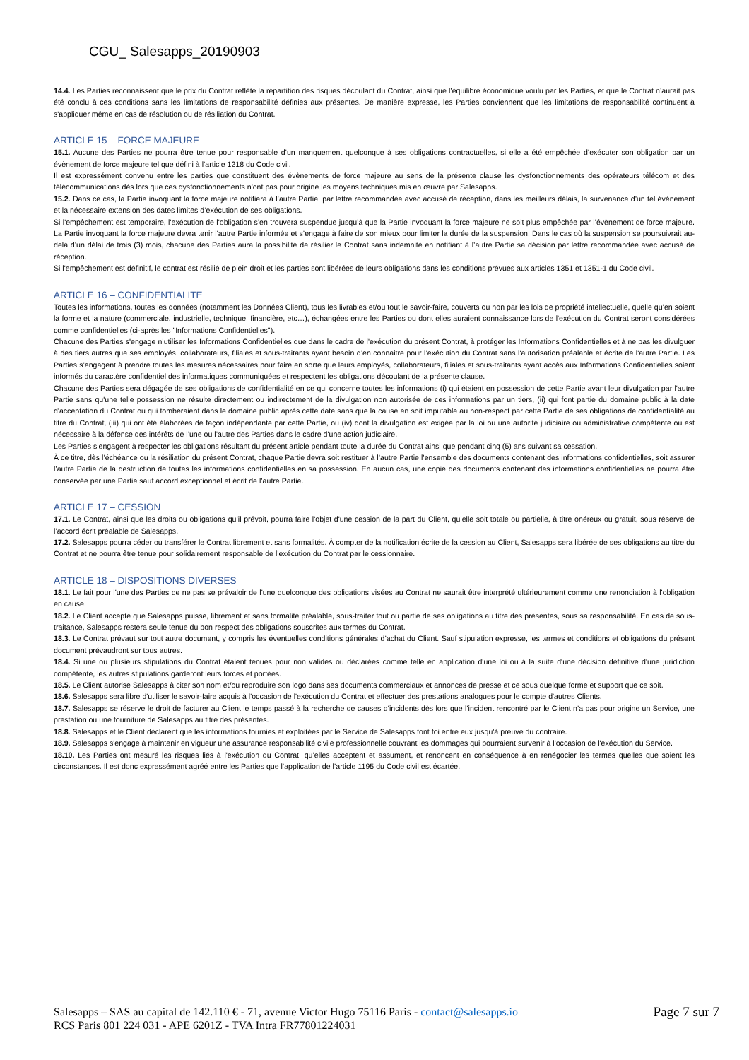CGU_ Salesapps_20190903
14.4. Les Parties reconnaissent que le prix du Contrat reflète la répartition des risques découlant du Contrat, ainsi que l’équilibre économique voulu par les Parties, et que le Contrat n’aurait pas été conclu à ces conditions sans les limitations de responsabilité définies aux présentes. De manière expresse, les Parties conviennent que les limitations de responsabilité continuent à s'appliquer même en cas de résolution ou de résiliation du Contrat.
ARTICLE 15 – FORCE MAJEURE
15.1. Aucune des Parties ne pourra être tenue pour responsable d’un manquement quelconque à ses obligations contractuelles, si elle a été empêchée d’exécuter son obligation par un évènement de force majeure tel que défini à l’article 1218 du Code civil.
Il est expressément convenu entre les parties que constituent des évènements de force majeure au sens de la présente clause les dysfonctionnements des opérateurs télécom et des télécommunications dès lors que ces dysfonctionnements n'ont pas pour origine les moyens techniques mis en œuvre par Salesapps.
15.2. Dans ce cas, la Partie invoquant la force majeure notifiera à l’autre Partie, par lettre recommandée avec accusé de réception, dans les meilleurs délais, la survenance d’un tel événement et la nécessaire extension des dates limites d’exécution de ses obligations.
Si l'empêchement est temporaire, l'exécution de l'obligation s’en trouvera suspendue jusqu’à que la Partie invoquant la force majeure ne soit plus empêchée par l’évènement de force majeure. La Partie invoquant la force majeure devra tenir l’autre Partie informée et s’engage à faire de son mieux pour limiter la durée de la suspension. Dans le cas où la suspension se poursuivrait au-delà d’un délai de trois (3) mois, chacune des Parties aura la possibilité de résilier le Contrat sans indemnité en notifiant à l’autre Partie sa décision par lettre recommandée avec accusé de réception.
Si l'empêchement est définitif, le contrat est résilié de plein droit et les parties sont libérées de leurs obligations dans les conditions prévues aux articles 1351 et 1351-1 du Code civil.
ARTICLE 16 – CONFIDENTIALITE
Toutes les informations, toutes les données (notamment les Données Client), tous les livrables et/ou tout le savoir-faire, couverts ou non par les lois de propriété intellectuelle, quelle qu’en soient la forme et la nature (commerciale, industrielle, technique, financière, etc…), échangées entre les Parties ou dont elles auraient connaissance lors de l'exécution du Contrat seront considérées comme confidentielles (ci-après les "Informations Confidentielles").
Chacune des Parties s'engage n’utiliser les Informations Confidentielles que dans le cadre de l’exécution du présent Contrat, à protéger les Informations Confidentielles et à ne pas les divulguer à des tiers autres que ses employés, collaborateurs, filiales et sous-traitants ayant besoin d’en connaitre pour l’exécution du Contrat sans l'autorisation préalable et écrite de l'autre Partie. Les Parties s’engagent à prendre toutes les mesures nécessaires pour faire en sorte que leurs employés, collaborateurs, filiales et sous-traitants ayant accès aux Informations Confidentielles soient informés du caractère confidentiel des informatiques communiquées et respectent les obligations découlant de la présente clause.
Chacune des Parties sera dégagée de ses obligations de confidentialité en ce qui concerne toutes les informations (i) qui étaient en possession de cette Partie avant leur divulgation par l'autre Partie sans qu'une telle possession ne résulte directement ou indirectement de la divulgation non autorisée de ces informations par un tiers, (ii) qui font partie du domaine public à la date d'acceptation du Contrat ou qui tomberaient dans le domaine public après cette date sans que la cause en soit imputable au non-respect par cette Partie de ses obligations de confidentialité au titre du Contrat, (iii) qui ont été élaborées de façon indépendante par cette Partie, ou (iv) dont la divulgation est exigée par la loi ou une autorité judiciaire ou administrative compétente ou est nécessaire à la défense des intérêts de l’une ou l’autre des Parties dans le cadre d'une action judiciaire.
Les Parties s’engagent à respecter les obligations résultant du présent article pendant toute la durée du Contrat ainsi que pendant cinq (5) ans suivant sa cessation.
À ce titre, dès l’échéance ou la résiliation du présent Contrat, chaque Partie devra soit restituer à l’autre Partie l’ensemble des documents contenant des informations confidentielles, soit assurer l’autre Partie de la destruction de toutes les informations confidentielles en sa possession. En aucun cas, une copie des documents contenant des informations confidentielles ne pourra être conservée par une Partie sauf accord exceptionnel et écrit de l’autre Partie.
ARTICLE 17 – CESSION
17.1. Le Contrat, ainsi que les droits ou obligations qu’il prévoit, pourra faire l'objet d'une cession de la part du Client, qu’elle soit totale ou partielle, à titre onéreux ou gratuit, sous réserve de l’accord écrit préalable de Salesapps.
17.2. Salesapps pourra céder ou transférer le Contrat librement et sans formalités. À compter de la notification écrite de la cession au Client, Salesapps sera libérée de ses obligations au titre du Contrat et ne pourra être tenue pour solidairement responsable de l’exécution du Contrat par le cessionnaire.
ARTICLE 18 – DISPOSITIONS DIVERSES
18.1. Le fait pour l'une des Parties de ne pas se prévaloir de l'une quelconque des obligations visées au Contrat ne saurait être interprété ultérieurement comme une renonciation à l'obligation en cause.
18.2. Le Client accepte que Salesapps puisse, librement et sans formalité préalable, sous-traiter tout ou partie de ses obligations au titre des présentes, sous sa responsabilité. En cas de sous-traitance, Salesapps restera seule tenue du bon respect des obligations souscrites aux termes du Contrat.
18.3. Le Contrat prévaut sur tout autre document, y compris les éventuelles conditions générales d’achat du Client. Sauf stipulation expresse, les termes et conditions et obligations du présent document prévaudront sur tous autres.
18.4. Si une ou plusieurs stipulations du Contrat étaient tenues pour non valides ou déclarées comme telle en application d'une loi ou à la suite d'une décision définitive d'une juridiction compétente, les autres stipulations garderont leurs forces et portées.
18.5. Le Client autorise Salesapps à citer son nom et/ou reproduire son logo dans ses documents commerciaux et annonces de presse et ce sous quelque forme et support que ce soit.
18.6. Salesapps sera libre d'utiliser le savoir-faire acquis à l'occasion de l'exécution du Contrat et effectuer des prestations analogues pour le compte d'autres Clients.
18.7. Salesapps se réserve le droit de facturer au Client le temps passé à la recherche de causes d’incidents dès lors que l’incident rencontré par le Client n’a pas pour origine un Service, une prestation ou une fourniture de Salesapps au titre des présentes.
18.8. Salesapps et le Client déclarent que les informations fournies et exploitées par le Service de Salesapps font foi entre eux jusqu'à preuve du contraire.
18.9. Salesapps s'engage à maintenir en vigueur une assurance responsabilité civile professionnelle couvrant les dommages qui pourraient survenir à l'occasion de l'exécution du Service.
18.10. Les Parties ont mesuré les risques liés à l'exécution du Contrat, qu’elles acceptent et assument, et renoncent en conséquence à en renégocier les termes quelles que soient les circonstances. Il est donc expressément agréé entre les Parties que l’application de l’article 1195 du Code civil est écartée.
Salesapps – SAS au capital de 142.110 € - 71, avenue Victor Hugo 75116 Paris - contact@salesapps.io
RCS Paris 801 224 031 - APE 6201Z - TVA Intra FR77801224031
Page 7 sur 7